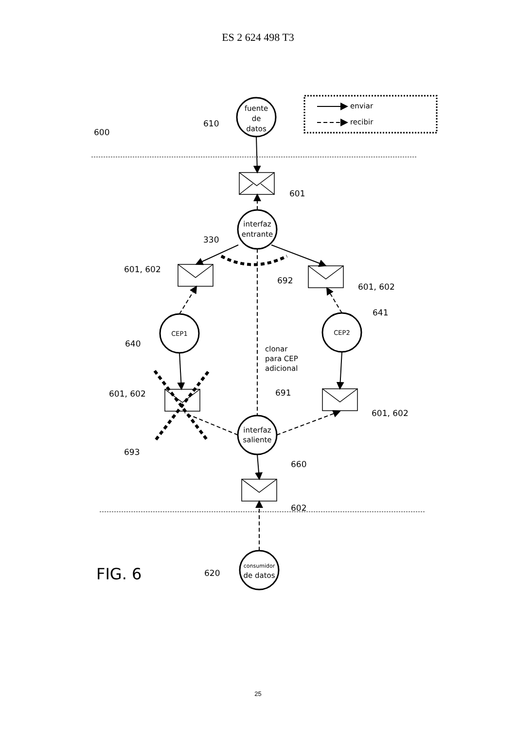ES 2 624 498 T3
fuente
de
datos
interfaz
entrante
CEP1
CEP2
interfaz
saliente
consumidor
de datos
enviar
recibir
600
610
601
330
601, 602
692
601, 602
641
640
clonar
para CEP
adicional
691
601, 602
601, 602
693
660
602
FIG. 6
620
25